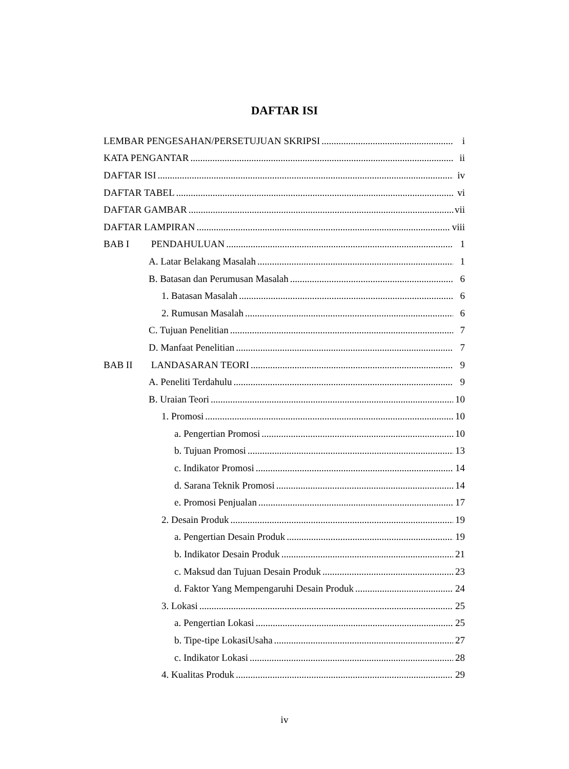DAFTAR ISI
LEMBAR PENGESAHAN/PERSETUJUAN SKRIPSI i
KATA PENGANTAR ii
DAFTAR ISI iv
DAFTAR TABEL vi
DAFTAR GAMBAR vii
DAFTAR LAMPIRAN viii
BAB I PENDAHULUAN 1
A. Latar Belakang Masalah 1
B. Batasan dan Perumusan Masalah 6
1. Batasan Masalah 6
2. Rumusan Masalah 6
C. Tujuan Penelitian 7
D. Manfaat Penelitian 7
BAB II LANDASARAN TEORI 9
A. Peneliti Terdahulu 9
B. Uraian Teori 10
1. Promosi 10
a. Pengertian Promosi 10
b. Tujuan Promosi 13
c. Indikator Promosi 14
d. Sarana Teknik Promosi 14
e. Promosi Penjualan 17
2. Desain Produk 19
a. Pengertian Desain Produk 19
b. Indikator Desain Produk 21
c. Maksud dan Tujuan Desain Produk 23
d. Faktor Yang Mempengaruhi Desain Produk 24
3. Lokasi 25
a. Pengertian Lokasi 25
b. Tipe-tipe LokasiUsaha 27
c. Indikator Lokasi 28
4. Kualitas Produk 29
iv